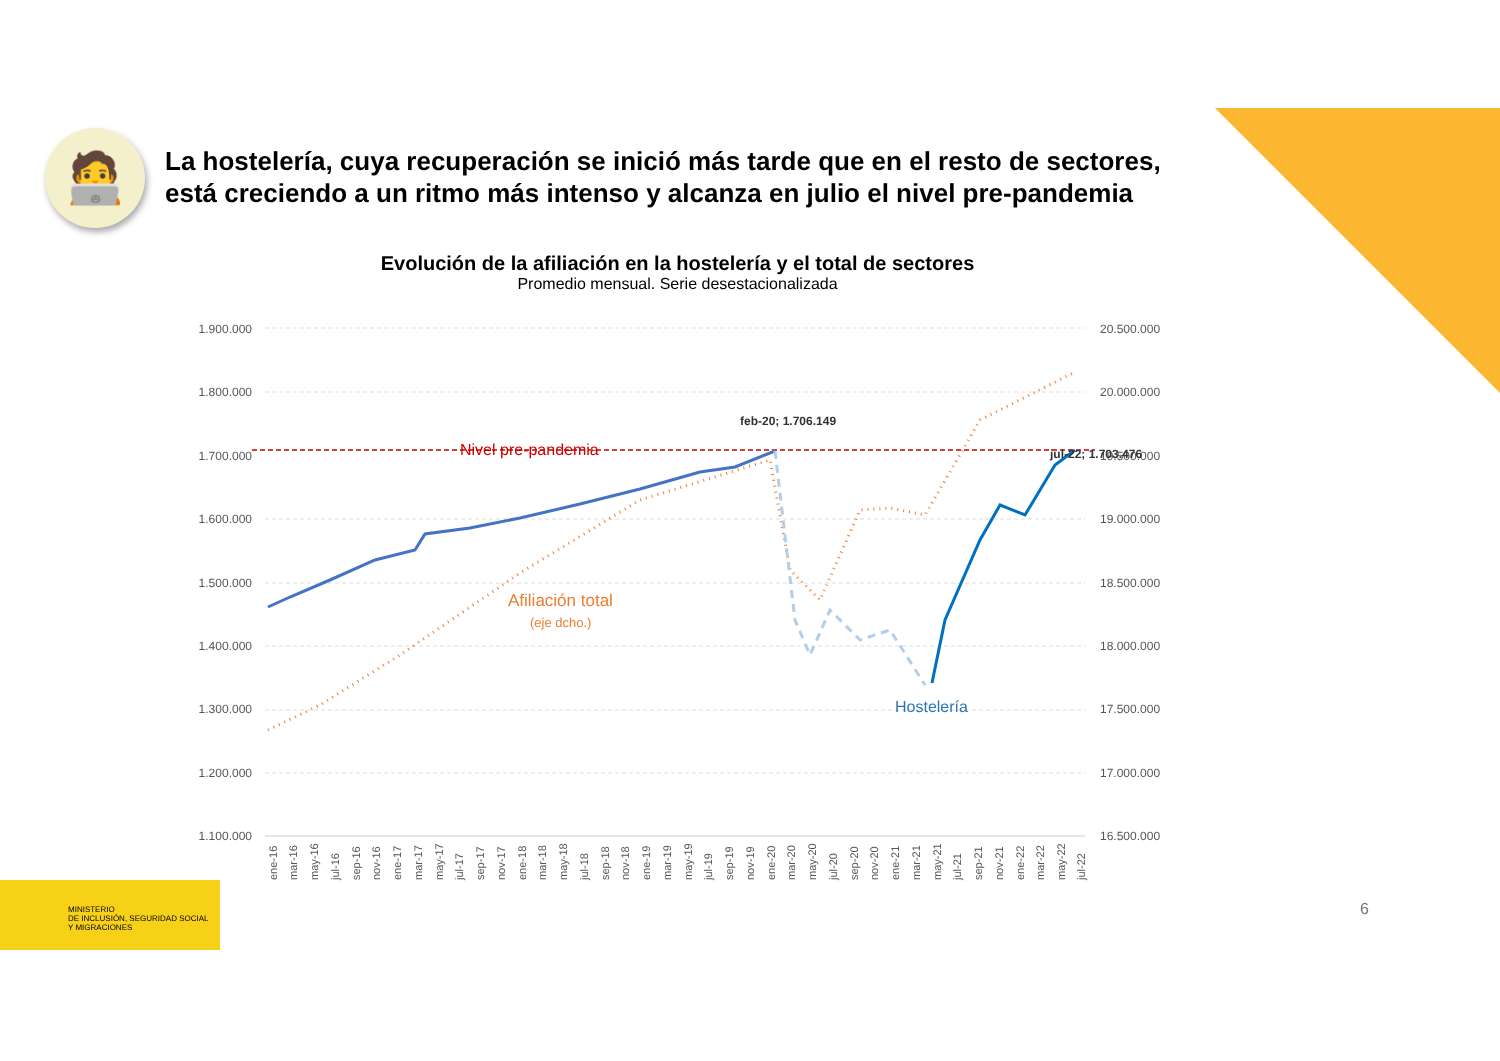🧑‍💻
La hostelería, cuya recuperación se inició más tarde que en el resto de sectores, está creciendo a un ritmo más intenso y alcanza en julio el nivel pre-pandemia
Evolución de la afiliación en la hostelería y el total de sectores
Promedio mensual. Serie desestacionalizada
1.900.000
1.800.000
1.700.000
1.600.000
1.500.000
1.400.000
1.300.000
1.200.000
1.100.000
20.500.000
20.000.000
19.500.000
19.000.000
18.500.000
18.000.000
17.500.000
17.000.000
16.500.000
Nivel pre-pandemia
feb-20; 1.706.149
jul-22; 1.703.476
Afiliación total
(eje dcho.)
Hostelería
ene-16
mar-16
may-16
jul-16
sep-16
nov-16
ene-17
mar-17
may-17
jul-17
sep-17
nov-17
ene-18
mar-18
may-18
jul-18
sep-18
nov-18
ene-19
mar-19
may-19
jul-19
sep-19
nov-19
ene-20
mar-20
may-20
jul-20
sep-20
nov-20
ene-21
mar-21
may-21
jul-21
sep-21
nov-21
ene-22
mar-22
may-22
jul-22
MINISTERIO
DE INCLUSIÓN, SEGURIDAD SOCIAL
Y MIGRACIONES
6